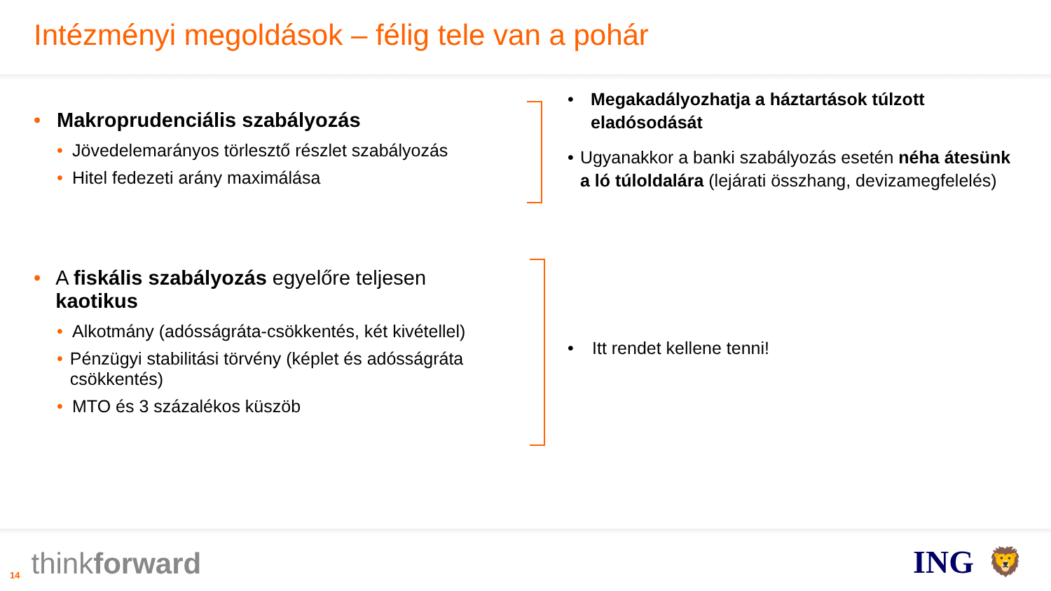Intézményi megoldások – félig tele van a pohár
• Makroprudenciális szabályozás
• Jövedelemarányos törlesztő részlet szabályozás
• Hitel fedezeti arány maximálása
• Megakadályozhatja a háztartások túlzott eladósodását
• Ugyanakkor a banki szabályozás esetén néha átesünk a ló túloldalára (lejárati összhang, devizamegfelelés)
• A fiskális szabályozás egyelőre teljesen kaotikus
• Alkotmány (adósságráta-csökkentés, két kivétellel)
• Pénzügyi stabilitási törvény (képlet és adósságráta csökkentés)
• MTO és 3 százalékos küszöb
• Itt rendet kellene tenni!
14 thinkforward ING 🦁